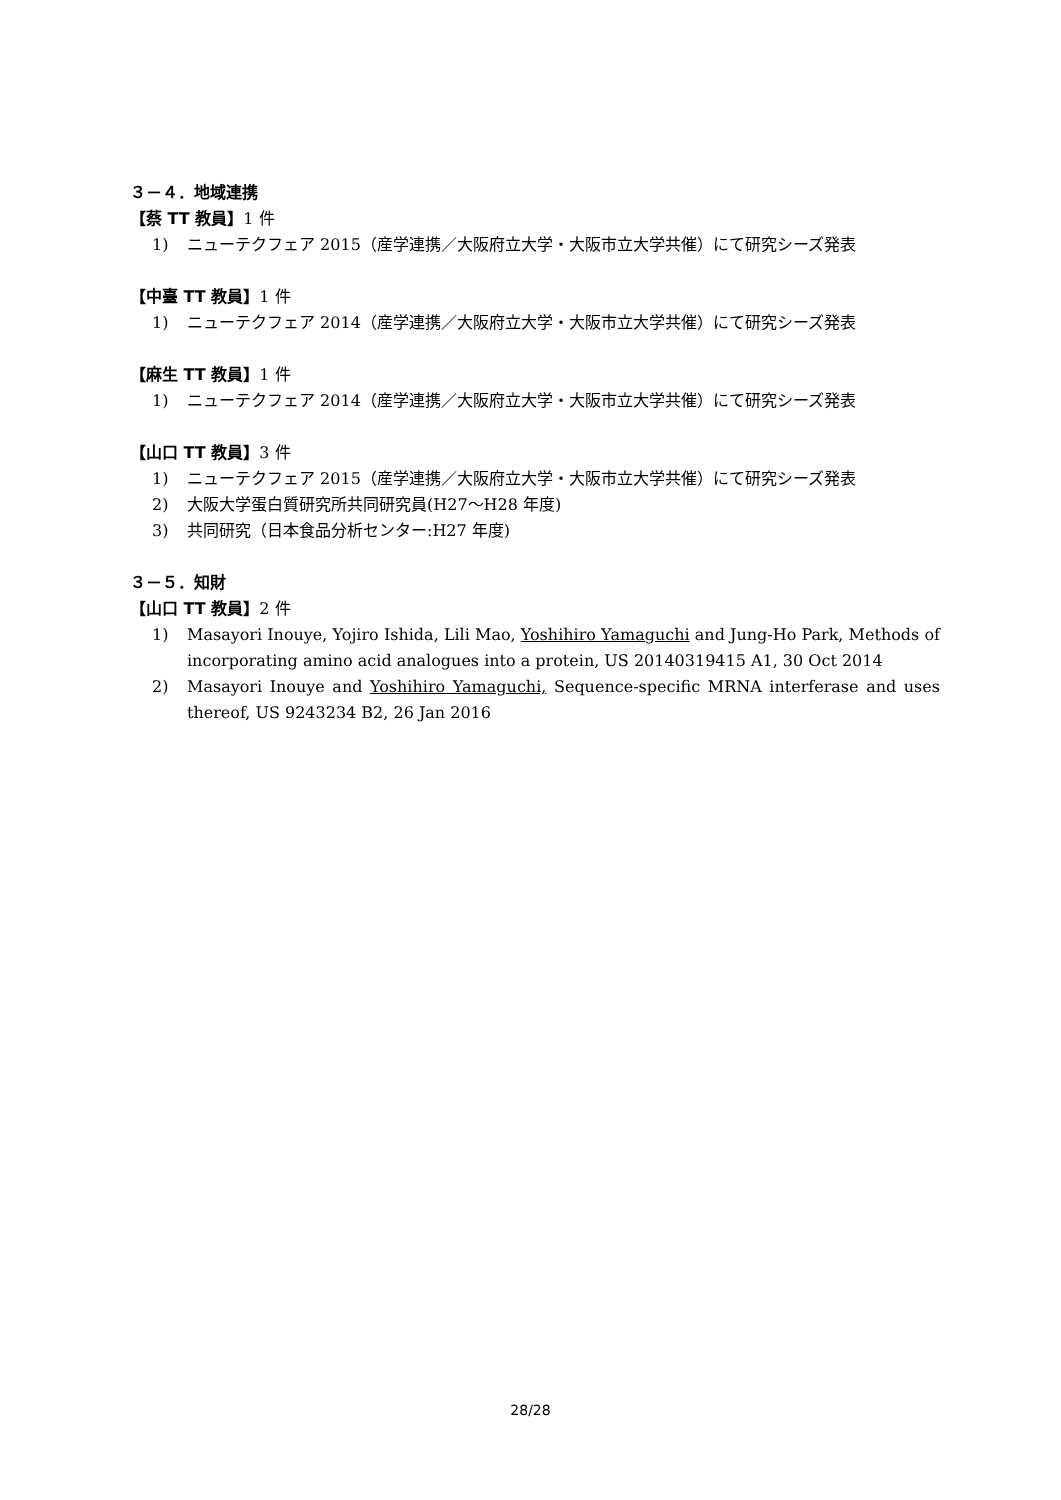３－４．地域連携
【蔡 TT 教員】1 件
1) ニューテクフェア 2015（産学連携／大阪府立大学・大阪市立大学共催）にて研究シーズ発表
【中臺 TT 教員】1 件
1) ニューテクフェア 2014（産学連携／大阪府立大学・大阪市立大学共催）にて研究シーズ発表
【麻生 TT 教員】1 件
1) ニューテクフェア 2014（産学連携／大阪府立大学・大阪市立大学共催）にて研究シーズ発表
【山口 TT 教員】3 件
1) ニューテクフェア 2015（産学連携／大阪府立大学・大阪市立大学共催）にて研究シーズ発表
2) 大阪大学蛋白質研究所共同研究員(H27～H28 年度)
3) 共同研究（日本食品分析センター:H27 年度)
３－５．知財
【山口 TT 教員】2 件
1) Masayori Inouye, Yojiro Ishida, Lili Mao, Yoshihiro Yamaguchi and Jung-Ho Park, Methods of incorporating amino acid analogues into a protein, US 20140319415 A1, 30 Oct 2014
2) Masayori Inouye and Yoshihiro Yamaguchi, Sequence-specific MRNA interferase and uses thereof, US 9243234 B2, 26 Jan 2016
28/28